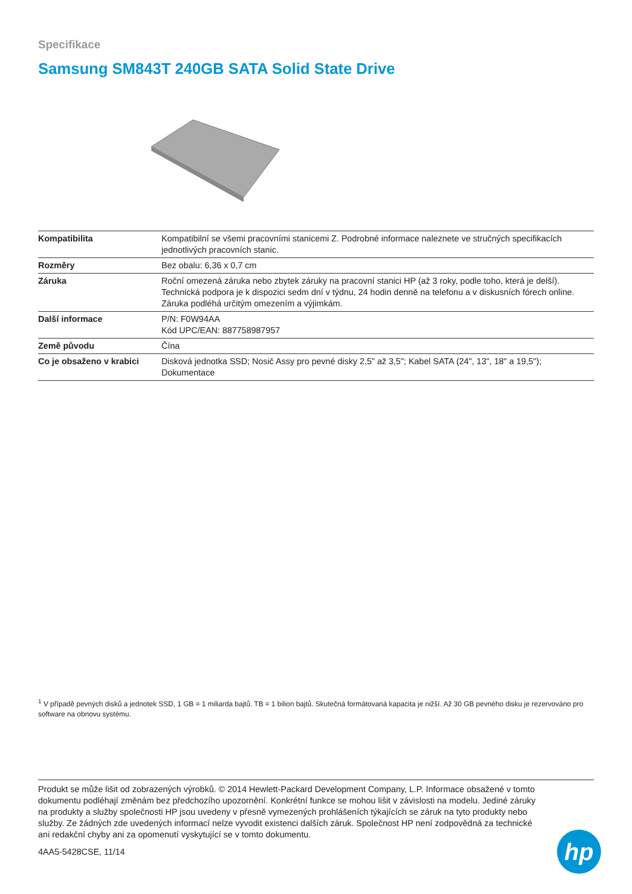Specifikace
Samsung SM843T 240GB SATA Solid State Drive
| Kompatibilita | Kompatibilní se všemi pracovními stanicemi Z. Podrobné informace naleznete ve stručných specifikacích jednotlivých pracovních stanic. |
| Rozměry | Bez obalu: 6,36 x 0,7 cm |
| Záruka | Roční omezená záruka nebo zbytek záruky na pracovní stanici HP (až 3 roky, podle toho, která je delší). Technická podpora je k dispozici sedm dní v týdnu, 24 hodin denně na telefonu a v diskusních fórech online. Záruka podléhá určitým omezením a výjimkám. |
| Další informace | P/N: F0W94AA Kód UPC/EAN: 887758987957 |
| Země původu | Čína |
| Co je obsaženo v krabici | Disková jednotka SSD; Nosič Assy pro pevné disky 2,5" až 3,5"; Kabel SATA (24", 13", 18" a 19,5"); Dokumentace |
<sup>1</sup> V případě pevných disků a jednotek SSD, 1 GB = 1 miliarda bajtů. TB = 1 bilion bajtů. Skutečná formátovaná kapacita je nižší. Až 30 GB pevného disku je rezervováno pro software na obnovu systému.
Produkt se může lišit od zobrazených výrobků. © 2014 Hewlett-Packard Development Company, L.P. Informace obsažené v tomto dokumentu podléhají změnám bez předchozího upozornění. Konkrétní funkce se mohou lišit v závislosti na modelu. Jediné záruky na produkty a služby společnosti HP jsou uvedeny v přesně vymezených prohlášeních týkajících se záruk na tyto produkty nebo služby. Ze žádných zde uvedených informací nelze vyvodit existenci dalších záruk. Společnost HP není zodpovědná za technické ani redakční chyby ani za opomenutí vyskytující se v tomto dokumentu.
4AA5-5428CSE, 11/14
hp